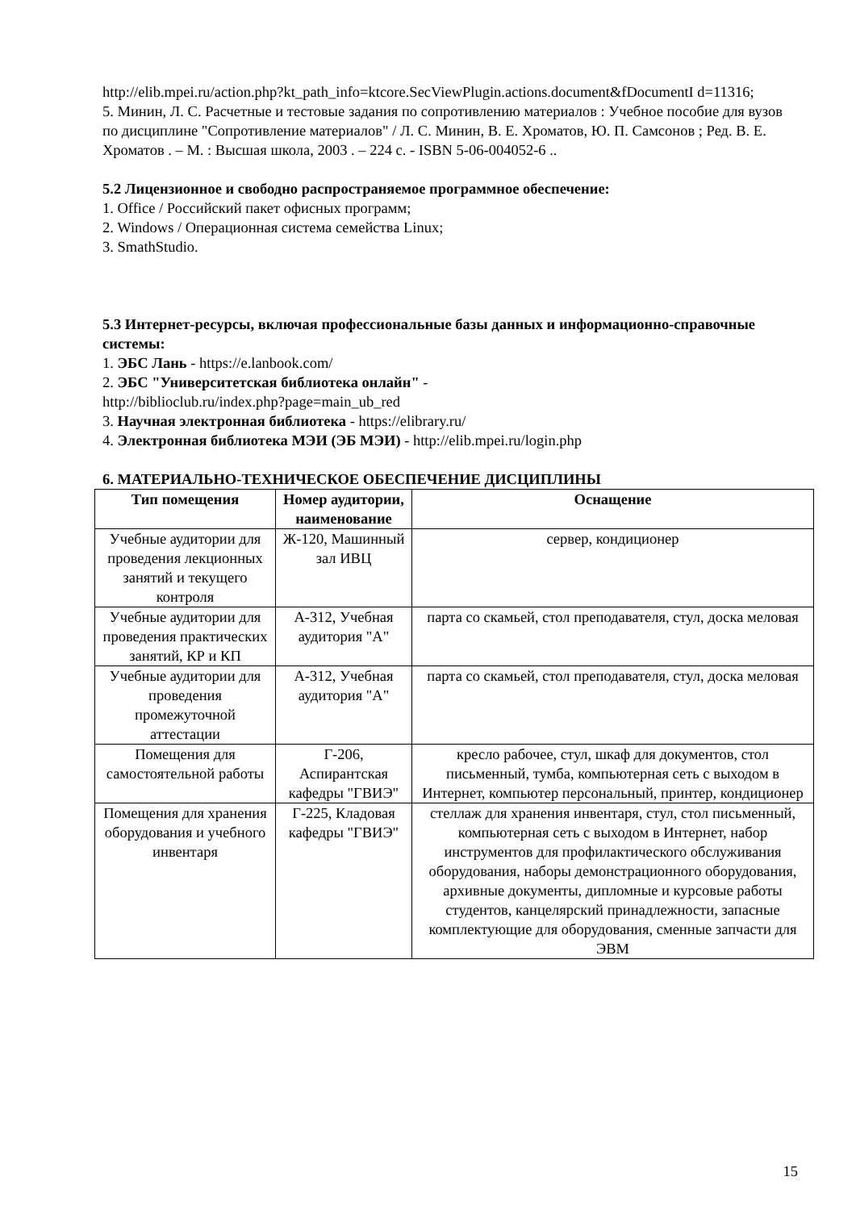http://elib.mpei.ru/action.php?kt_path_info=ktcore.SecViewPlugin.actions.document&fDocumentI d=11316;
5. Минин, Л. С. Расчетные и тестовые задания по сопротивлению материалов : Учебное пособие для вузов по дисциплине "Сопротивление материалов" / Л. С. Минин, В. Е. Хроматов, Ю. П. Самсонов ; Ред. В. Е. Хроматов . – М. : Высшая школа, 2003 . – 224 с. - ISBN 5-06-004052-6 ..
5.2 Лицензионное и свободно распространяемое программное обеспечение:
1. Office / Российский пакет офисных программ;
2. Windows / Операционная система семейства Linux;
3. SmathStudio.
5.3 Интернет-ресурсы, включая профессиональные базы данных и информационно-справочные системы:
1. ЭБС Лань - https://e.lanbook.com/
2. ЭБС "Университетская библиотека онлайн" -
http://biblioclub.ru/index.php?page=main_ub_red
3. Научная электронная библиотека - https://elibrary.ru/
4. Электронная библиотека МЭИ (ЭБ МЭИ) - http://elib.mpei.ru/login.php
6. МАТЕРИАЛЬНО-ТЕХНИЧЕСКОЕ ОБЕСПЕЧЕНИЕ ДИСЦИПЛИНЫ
| Тип помещения | Номер аудитории, наименование | Оснащение |
| --- | --- | --- |
| Учебные аудитории для проведения лекционных занятий и текущего контроля | Ж-120, Машинный зал ИВЦ | сервер, кондиционер |
| Учебные аудитории для проведения практических занятий, КР и КП | А-312, Учебная аудитория "А" | парта со скамьей, стол преподавателя, стул, доска меловая |
| Учебные аудитории для проведения промежуточной аттестации | А-312, Учебная аудитория "А" | парта со скамьей, стол преподавателя, стул, доска меловая |
| Помещения для самостоятельной работы | Г-206, Аспирантская кафедры "ГВИЭ" | кресло рабочее, стул, шкаф для документов, стол письменный, тумба, компьютерная сеть с выходом в Интернет, компьютер персональный, принтер, кондиционер |
| Помещения для хранения оборудования и учебного инвентаря | Г-225, Кладовая кафедры "ГВИЭ" | стеллаж для хранения инвентаря, стул, стол письменный, компьютерная сеть с выходом в Интернет, набор инструментов для профилактического обслуживания оборудования, наборы демонстрационного оборудования, архивные документы, дипломные и курсовые работы студентов, канцелярский принадлежности, запасные комплектующие для оборудования, сменные запчасти для ЭВМ |
15